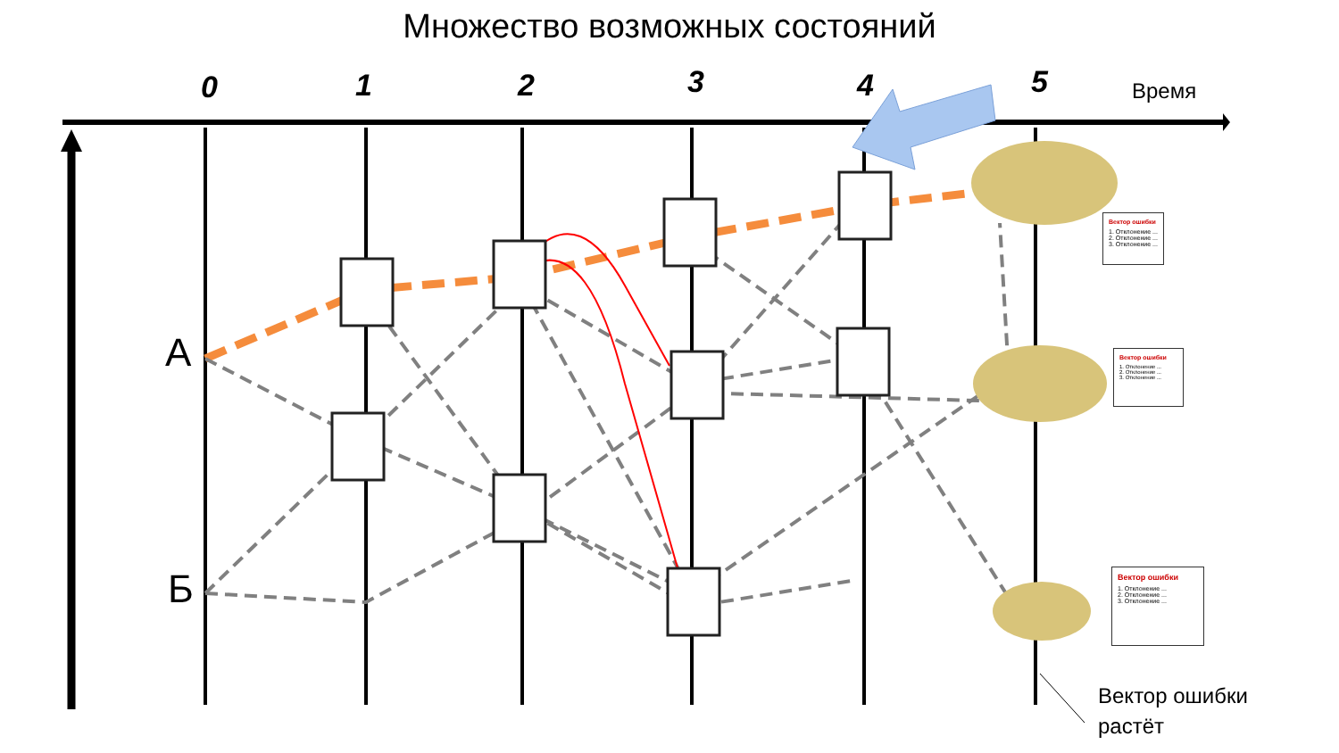Множество возможных состояний
0 1 2 3 4 5 Время
А
Б
Вектор ошибки
1. Отклонение ...
2. Отклонение ...
3. Отклонение ...
Вектор ошибки
1. Отклонение ...
2. Отклонение ...
3. Отклонение ...
Вектор ошибки
1. Отклонение ...
2. Отклонение ...
3. Отклонение ...
Вектор ошибки
растёт